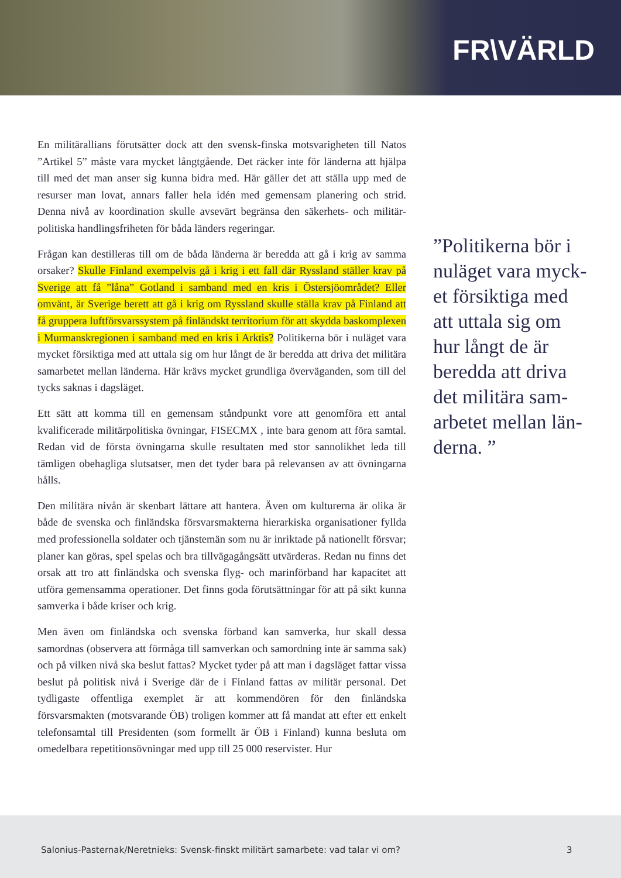FR\VÄRLD
En militärallians förutsätter dock att den svensk-finska motsvarigheten till Natos ”Artikel 5” måste vara mycket långtgående. Det räcker inte för länderna att hjälpa till med det man anser sig kunna bidra med. Här gäller det att ställa upp med de resurser man lovat, annars faller hela idén med gemensam planering och strid. Denna nivå av koordination skulle avsevärt begränsa den säkerhets- och militär­politiska handlingsfriheten för båda länders regeringar.
Frågan kan destilleras till om de båda länderna är beredda att gå i krig av samma orsaker? Skulle Finland exempelvis gå i krig i ett fall där Ryssland ställer krav på Sverige att få ”låna” Gotland i samband med en kris i Östersjöområdet? Eller omvänt, är Sverige berett att gå i krig om Ryssland skulle ställa krav på Fin­land att få gruppera luftförsvarssystem på finländskt territorium för att skydda baskomplexen i Murmanskregionen i samband med en kris i Arktis? Politikerna bör i nuläget vara mycket försiktiga med att uttala sig om hur långt de är beredda att driva det militära samarbetet mellan länderna. Här krävs mycket grundliga överväganden, som till del tycks saknas i dagsläget.
Ett sätt att komma till en gemensam ståndpunkt vore att genomföra ett antal kvalificerade militärpolitiska övningar, FISECMX , inte bara genom att föra samtal. Redan vid de första övningarna skulle resultaten med stor sannolikhet leda till tämligen obehagliga slutsatser, men det tyder bara på relevansen av att övningarna hålls.
Den militära nivån är skenbart lättare att hantera. Även om kulturerna är olika är både de svenska och finländska försvarsmakterna hierarkiska organisationer fyllda med professionella soldater och tjänstemän som nu är inriktade på nationellt för­svar; planer kan göras, spel spelas och bra tillvägagångsätt utvärderas. Redan nu finns det orsak att tro att finländska och svenska flyg- och marinförband har kapacitet att utföra gemensamma operationer. Det finns goda förutsättningar för att på sikt kunna samverka i både kriser och krig.
Men även om finländska och svenska förband kan samverka, hur skall dessa samordnas (observera att förmåga till samverkan och samordning inte är samma sak) och på vilken nivå ska beslut fattas? Mycket tyder på att man i dagsläget fattar vissa beslut på politisk nivå i Sverige där de i Finland fattas av militär personal. Det tydligaste offentliga exemplet är att kommendören för den finländ­ska försvarsmakten (motsvarande ÖB) troligen kommer att få mandat att efter ett enkelt telefonsamtal till Presidenten (som formellt är ÖB i Finland) kunna besluta om omedelbara repetitionsövningar med upp till 25 000 reservister. Hur
”Politikerna bör i nuläget vara myck­et försiktiga med att uttala sig om hur långt de är beredda att driva det militära sam­arbetet mellan län­derna. ”
Salonius-Pasternak/Neretnieks: Svensk-finskt militärt samarbete: vad talar vi om? 3